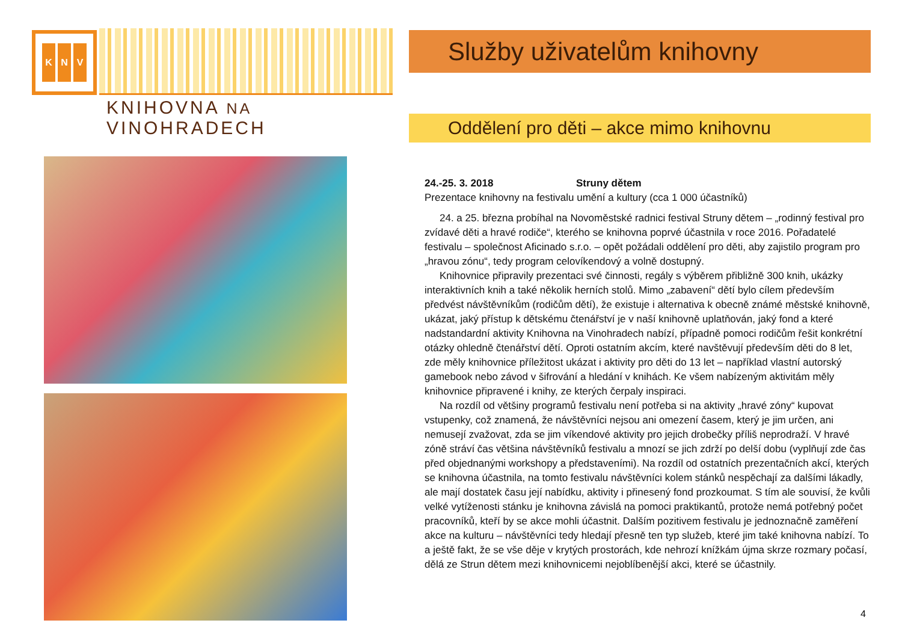K N V
KNIHOVNA NA VINOHRADECH
Služby uživatelům knihovny
Oddělení pro děti – akce mimo knihovnu
24.-25. 3. 2018 Struny dětem
Prezentace knihovny na festivalu umění a kultury (cca 1 000 účastníků)
24. a 25. března probíhal na Novoměstské radnici festival Struny dětem – „rodinný festival pro zvídavé děti a hravé rodiče“, kterého se knihovna poprvé účastnila v roce 2016. Pořadatelé festivalu – společnost Aficinado s.r.o. – opět požádali oddělení pro děti, aby zajistilo program pro „hravou zónu“, tedy program celovíkendový a volně dostupný.
Knihovnice připravily prezentaci své činnosti, regály s výběrem přibližně 300 knih, ukázky interaktivních knih a také několik herních stolů. Mimo „zabavení“ dětí bylo cílem především předvést návštěvníkům (rodičům dětí), že existuje i alternativa k obecně známé městské knihovně, ukázat, jaký přístup k dětskému čtenářství je v naší knihovně uplatňován, jaký fond a které nadstandardní aktivity Knihovna na Vinohradech nabízí, případně pomoci rodičům řešit konkrétní otázky ohledně čtenářství dětí. Oproti ostatním akcím, které navštěvují především děti do 8 let, zde měly knihovnice příležitost ukázat i aktivity pro děti do 13 let – například vlastní autorský gamebook nebo závod v šifrování a hledání v knihách. Ke všem nabízeným aktivitám měly knihovnice připravené i knihy, ze kterých čerpaly inspiraci.
Na rozdíl od většiny programů festivalu není potřeba si na aktivity „hravé zóny“ kupovat vstupenky, což znamená, že návštěvníci nejsou ani omezení časem, který je jim určen, ani nemusejí zvažovat, zda se jim víkendové aktivity pro jejich drobečky příliš neprodraží. V hravé zóně stráví čas většina návštěvníků festivalu a mnozí se jich zdrží po delší dobu (vyplňují zde čas před objednanými workshopy a představeními). Na rozdíl od ostatních prezentačních akcí, kterých se knihovna účastnila, na tomto festivalu návštěvníci kolem stánků nespěchají za dalšími lákadly, ale mají dostatek času její nabídku, aktivity i přinesený fond prozkoumat. S tím ale souvisí, že kvůli velké vytíženosti stánku je knihovna závislá na pomoci praktikantů, protože nemá potřebný počet pracovníků, kteří by se akce mohli účastnit. Dalším pozitivem festivalu je jednoznačně zaměření akce na kulturu – návštěvníci tedy hledají přesně ten typ služeb, které jim také knihovna nabízí. To a ještě fakt, že se vše děje v krytých prostorách, kde nehrozí knížkám újma skrze rozmary počasí, dělá ze Strun dětem mezi knihovnicemi nejoblíbenější akci, které se účastnily.
4